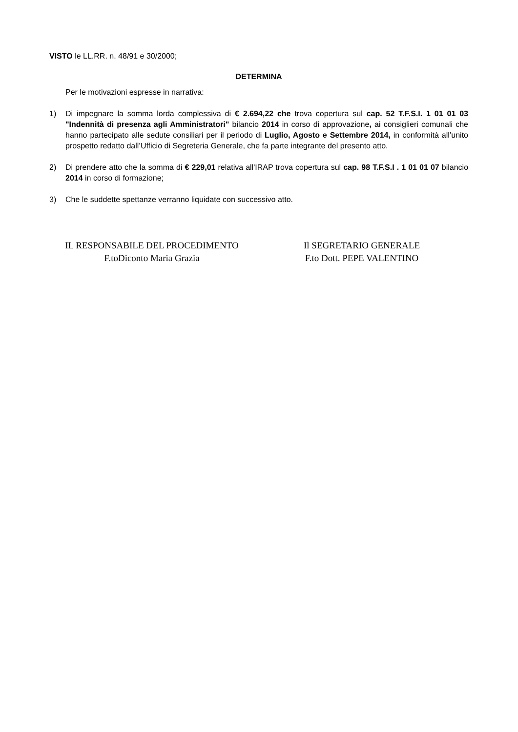VISTO le LL.RR. n. 48/91 e 30/2000;
DETERMINA
Per le motivazioni espresse in narrativa:
1) Di impegnare la somma lorda complessiva di € 2.694,22 che trova copertura sul cap. 52 T.F.S.I. 1 01 01 03 "Indennità di presenza agli Amministratori" bilancio 2014 in corso di approvazione, ai consiglieri comunali che hanno partecipato alle sedute consiliari per il periodo di Luglio, Agosto e Settembre 2014, in conformità all’unito prospetto redatto dall’Ufficio di Segreteria Generale, che fa parte integrante del presento atto.
2) Di prendere atto che la somma di € 229,01 relativa all'IRAP trova copertura sul cap. 98 T.F.S.I . 1 01 01 07 bilancio 2014 in corso di formazione;
3) Che le suddette spettanze verranno liquidate con successivo atto.
IL RESPONSABILE DEL PROCEDIMENTO
F.toDiconto Maria Grazia
Il SEGRETARIO GENERALE
F.to Dott. PEPE VALENTINO